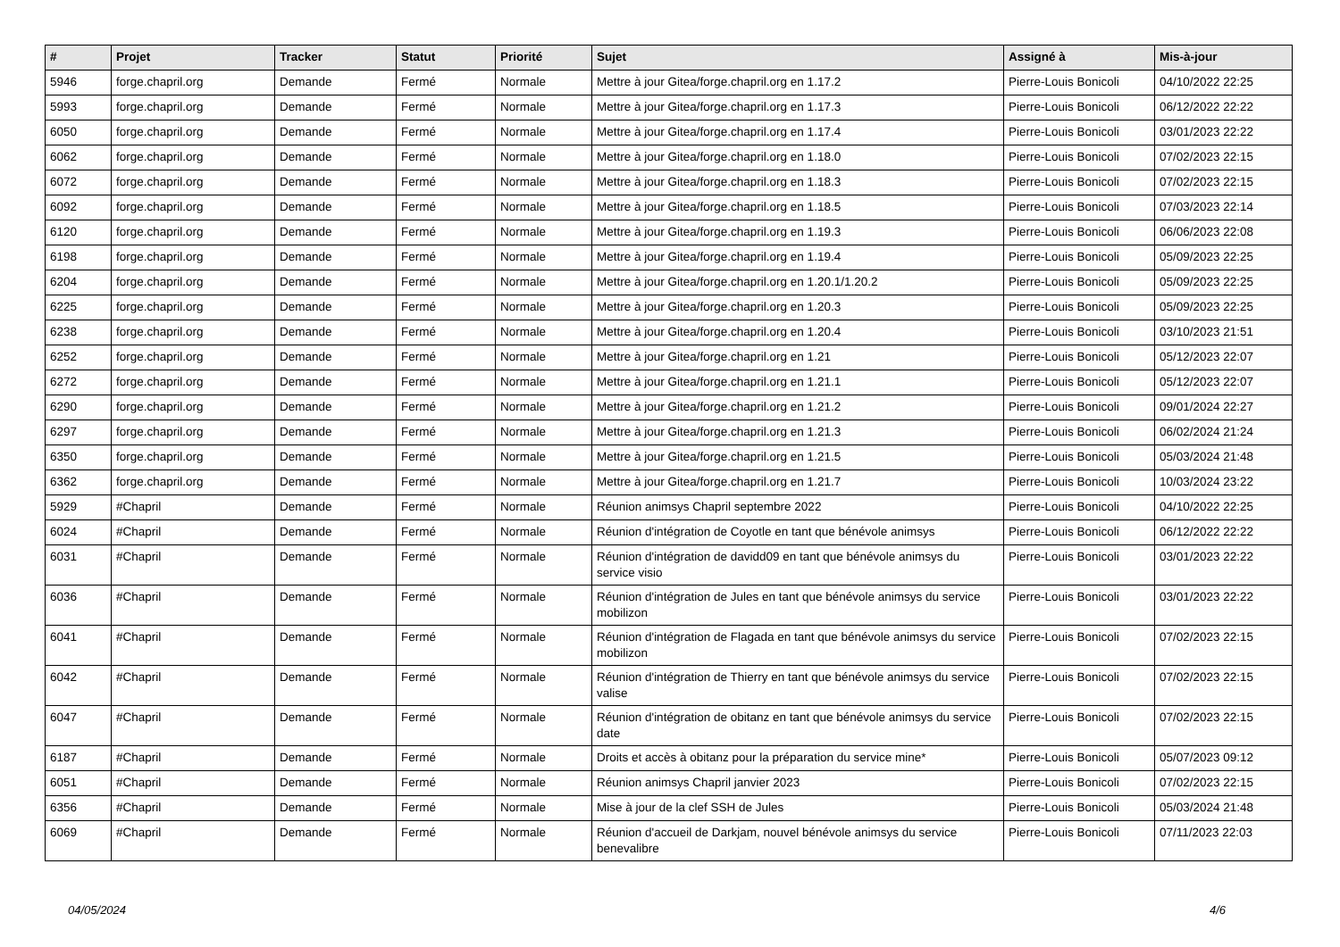| # | Projet | Tracker | Statut | Priorité | Sujet | Assigné à | Mis-à-jour |
| --- | --- | --- | --- | --- | --- | --- | --- |
| 5946 | forge.chapril.org | Demande | Fermé | Normale | Mettre à jour Gitea/forge.chapril.org en 1.17.2 | Pierre-Louis Bonicoli | 04/10/2022 22:25 |
| 5993 | forge.chapril.org | Demande | Fermé | Normale | Mettre à jour Gitea/forge.chapril.org en 1.17.3 | Pierre-Louis Bonicoli | 06/12/2022 22:22 |
| 6050 | forge.chapril.org | Demande | Fermé | Normale | Mettre à jour Gitea/forge.chapril.org en 1.17.4 | Pierre-Louis Bonicoli | 03/01/2023 22:22 |
| 6062 | forge.chapril.org | Demande | Fermé | Normale | Mettre à jour Gitea/forge.chapril.org en 1.18.0 | Pierre-Louis Bonicoli | 07/02/2023 22:15 |
| 6072 | forge.chapril.org | Demande | Fermé | Normale | Mettre à jour Gitea/forge.chapril.org en 1.18.3 | Pierre-Louis Bonicoli | 07/02/2023 22:15 |
| 6092 | forge.chapril.org | Demande | Fermé | Normale | Mettre à jour Gitea/forge.chapril.org en 1.18.5 | Pierre-Louis Bonicoli | 07/03/2023 22:14 |
| 6120 | forge.chapril.org | Demande | Fermé | Normale | Mettre à jour Gitea/forge.chapril.org en 1.19.3 | Pierre-Louis Bonicoli | 06/06/2023 22:08 |
| 6198 | forge.chapril.org | Demande | Fermé | Normale | Mettre à jour Gitea/forge.chapril.org en 1.19.4 | Pierre-Louis Bonicoli | 05/09/2023 22:25 |
| 6204 | forge.chapril.org | Demande | Fermé | Normale | Mettre à jour Gitea/forge.chapril.org en 1.20.1/1.20.2 | Pierre-Louis Bonicoli | 05/09/2023 22:25 |
| 6225 | forge.chapril.org | Demande | Fermé | Normale | Mettre à jour Gitea/forge.chapril.org en 1.20.3 | Pierre-Louis Bonicoli | 05/09/2023 22:25 |
| 6238 | forge.chapril.org | Demande | Fermé | Normale | Mettre à jour Gitea/forge.chapril.org en 1.20.4 | Pierre-Louis Bonicoli | 03/10/2023 21:51 |
| 6252 | forge.chapril.org | Demande | Fermé | Normale | Mettre à jour Gitea/forge.chapril.org en 1.21 | Pierre-Louis Bonicoli | 05/12/2023 22:07 |
| 6272 | forge.chapril.org | Demande | Fermé | Normale | Mettre à jour Gitea/forge.chapril.org en 1.21.1 | Pierre-Louis Bonicoli | 05/12/2023 22:07 |
| 6290 | forge.chapril.org | Demande | Fermé | Normale | Mettre à jour Gitea/forge.chapril.org en 1.21.2 | Pierre-Louis Bonicoli | 09/01/2024 22:27 |
| 6297 | forge.chapril.org | Demande | Fermé | Normale | Mettre à jour Gitea/forge.chapril.org en 1.21.3 | Pierre-Louis Bonicoli | 06/02/2024 21:24 |
| 6350 | forge.chapril.org | Demande | Fermé | Normale | Mettre à jour Gitea/forge.chapril.org en 1.21.5 | Pierre-Louis Bonicoli | 05/03/2024 21:48 |
| 6362 | forge.chapril.org | Demande | Fermé | Normale | Mettre à jour Gitea/forge.chapril.org en 1.21.7 | Pierre-Louis Bonicoli | 10/03/2024 23:22 |
| 5929 | #Chapril | Demande | Fermé | Normale | Réunion animsys Chapril septembre 2022 | Pierre-Louis Bonicoli | 04/10/2022 22:25 |
| 6024 | #Chapril | Demande | Fermé | Normale | Réunion d'intégration de Coyotle en tant que bénévole animsys | Pierre-Louis Bonicoli | 06/12/2022 22:22 |
| 6031 | #Chapril | Demande | Fermé | Normale | Réunion d'intégration de davidd09 en tant que bénévole animsys du service visio | Pierre-Louis Bonicoli | 03/01/2023 22:22 |
| 6036 | #Chapril | Demande | Fermé | Normale | Réunion d'intégration de Jules en tant que bénévole animsys du service mobilizon | Pierre-Louis Bonicoli | 03/01/2023 22:22 |
| 6041 | #Chapril | Demande | Fermé | Normale | Réunion d'intégration de Flagada en tant que bénévole animsys du service mobilizon | Pierre-Louis Bonicoli | 07/02/2023 22:15 |
| 6042 | #Chapril | Demande | Fermé | Normale | Réunion d'intégration de Thierry en tant que bénévole animsys du service valise | Pierre-Louis Bonicoli | 07/02/2023 22:15 |
| 6047 | #Chapril | Demande | Fermé | Normale | Réunion d'intégration de obitanz en tant que bénévole animsys du service date | Pierre-Louis Bonicoli | 07/02/2023 22:15 |
| 6187 | #Chapril | Demande | Fermé | Normale | Droits et accès à obitanz pour la préparation du service mine* | Pierre-Louis Bonicoli | 05/07/2023 09:12 |
| 6051 | #Chapril | Demande | Fermé | Normale | Réunion animsys Chapril janvier 2023 | Pierre-Louis Bonicoli | 07/02/2023 22:15 |
| 6356 | #Chapril | Demande | Fermé | Normale | Mise à jour de la clef SSH de Jules | Pierre-Louis Bonicoli | 05/03/2024 21:48 |
| 6069 | #Chapril | Demande | Fermé | Normale | Réunion d'accueil de Darkjam, nouvel bénévole animsys du service benevalibre | Pierre-Louis Bonicoli | 07/11/2023 22:03 |
04/05/2024 4/6